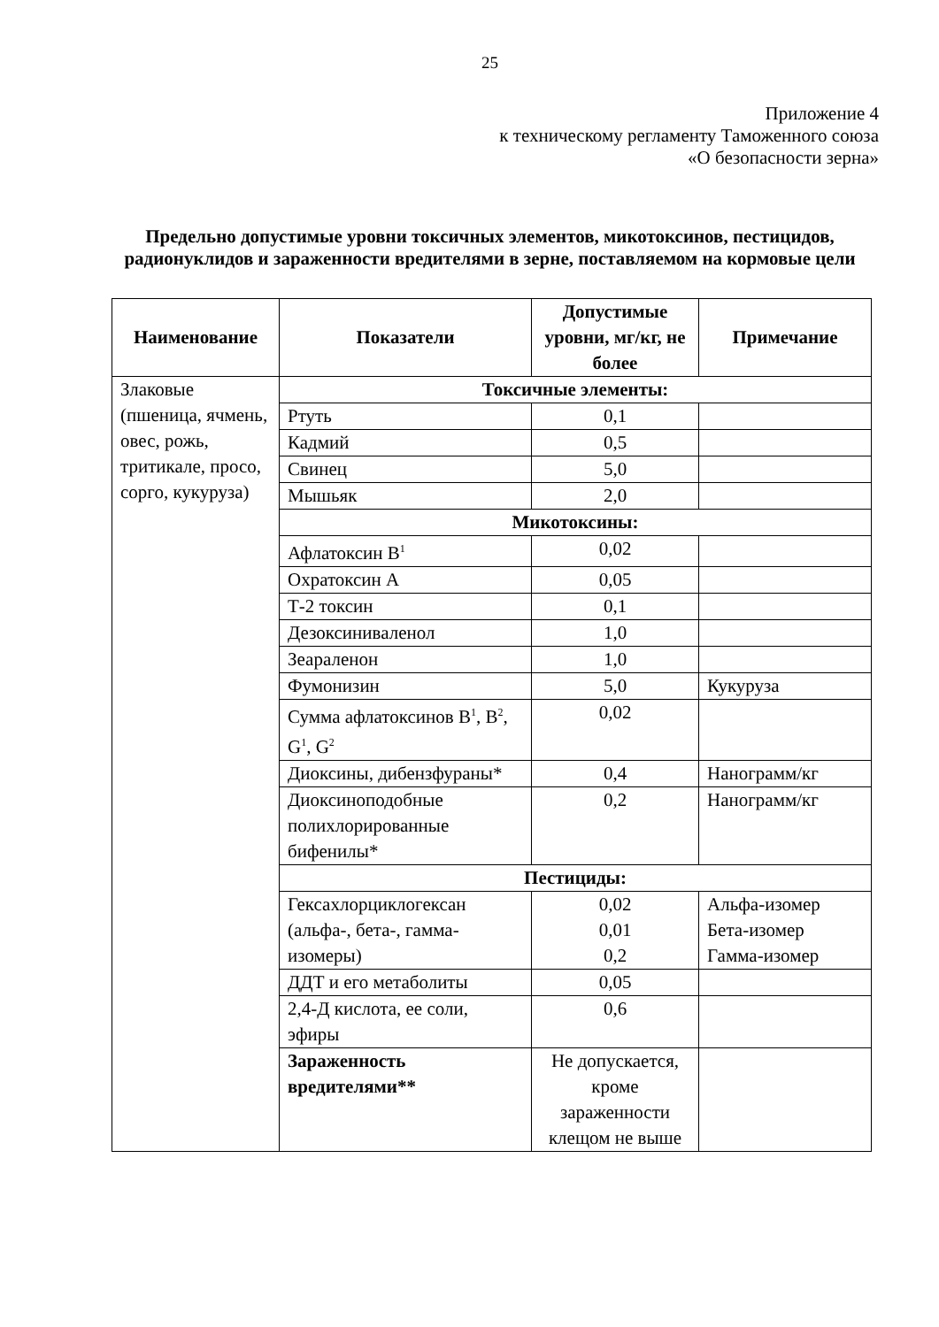25
Приложение 4
к техническому регламенту Таможенного союза
«О безопасности зерна»
Предельно допустимые уровни токсичных элементов, микотоксинов, пестицидов, радионуклидов и зараженности вредителями в зерне, поставляемом на кормовые цели
| Наименование | Показатели | Допустимые уровни, мг/кг, не более | Примечание |
| --- | --- | --- | --- |
| Злаковые (пшеница, ячмень, овес, рожь, тритикале, просо, сорго, кукуруза) | Токсичные элементы: | | |
| | Ртуть | 0,1 | |
| | Кадмий | 0,5 | |
| | Свинец | 5,0 | |
| | Мышьяк | 2,0 | |
| | Микотоксины: | | |
| | Афлатоксин B<sup>1</sup> | 0,02 | |
| | Охратоксин А | 0,05 | |
| | Т-2 токсин | 0,1 | |
| | Дезоксиниваленол | 1,0 | |
| | Зеараленон | 1,0 | |
| | Фумонизин | 5,0 | Кукуруза |
| | Сумма афлатоксинов B<sup>1</sup>, B<sup>2</sup>, G<sup>1</sup>, G<sup>2</sup> | 0,02 | |
| | Диоксины, дибензфураны* | 0,4 | Нанограмм/кг |
| | Диоксиноподобные полихлорированные бифенилы* | 0,2 | Нанограмм/кг |
| | Пестициды: | | |
| | Гексахлорциклогексан (альфа-, бета-, гамма-изомеры) | 0,02 0,01 0,2 | Альфа-изомер Бета-изомер Гамма-изомер |
| | ДДТ и его метаболиты | 0,05 | |
| | 2,4-Д кислота, ее соли, эфиры | 0,6 | |
| | Зараженность вредителями** | Не допускается, кроме зараженности клещом не выше | |